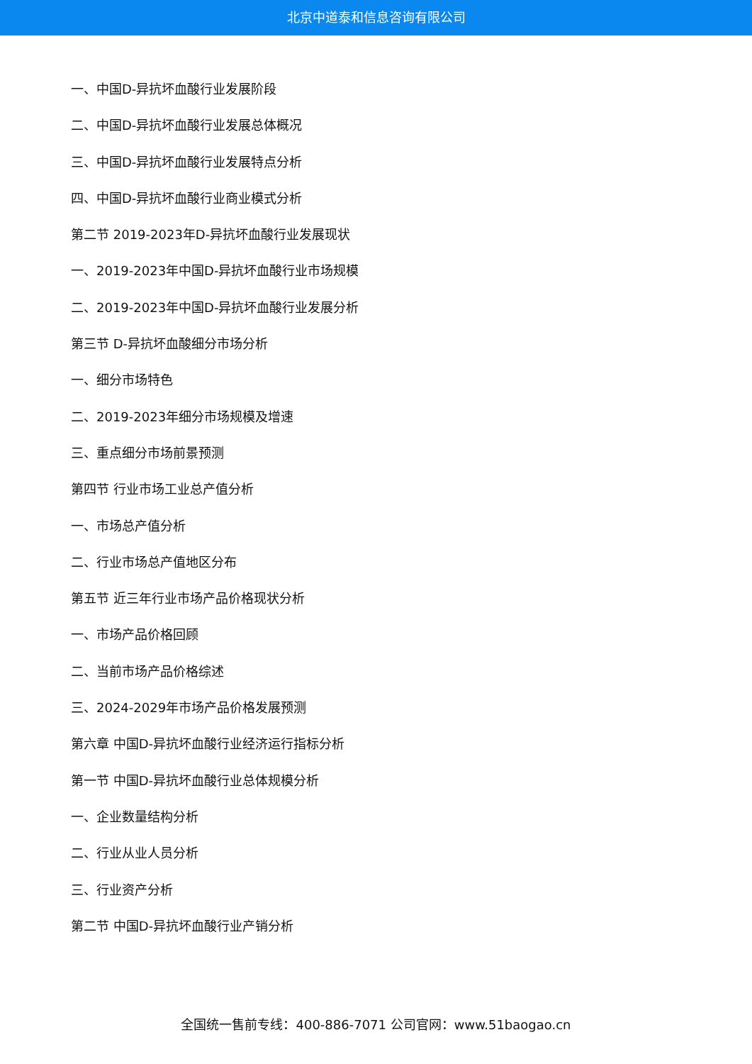北京中道泰和信息咨询有限公司
一、中国D-异抗坏血酸行业发展阶段
二、中国D-异抗坏血酸行业发展总体概况
三、中国D-异抗坏血酸行业发展特点分析
四、中国D-异抗坏血酸行业商业模式分析
第二节 2019-2023年D-异抗坏血酸行业发展现状
一、2019-2023年中国D-异抗坏血酸行业市场规模
二、2019-2023年中国D-异抗坏血酸行业发展分析
第三节 D-异抗坏血酸细分市场分析
一、细分市场特色
二、2019-2023年细分市场规模及增速
三、重点细分市场前景预测
第四节 行业市场工业总产值分析
一、市场总产值分析
二、行业市场总产值地区分布
第五节 近三年行业市场产品价格现状分析
一、市场产品价格回顾
二、当前市场产品价格综述
三、2024-2029年市场产品价格发展预测
第六章 中国D-异抗坏血酸行业经济运行指标分析
第一节 中国D-异抗坏血酸行业总体规模分析
一、企业数量结构分析
二、行业从业人员分析
三、行业资产分析
第二节 中国D-异抗坏血酸行业产销分析
全国统一售前专线：400-886-7071 公司官网：www.51baogao.cn